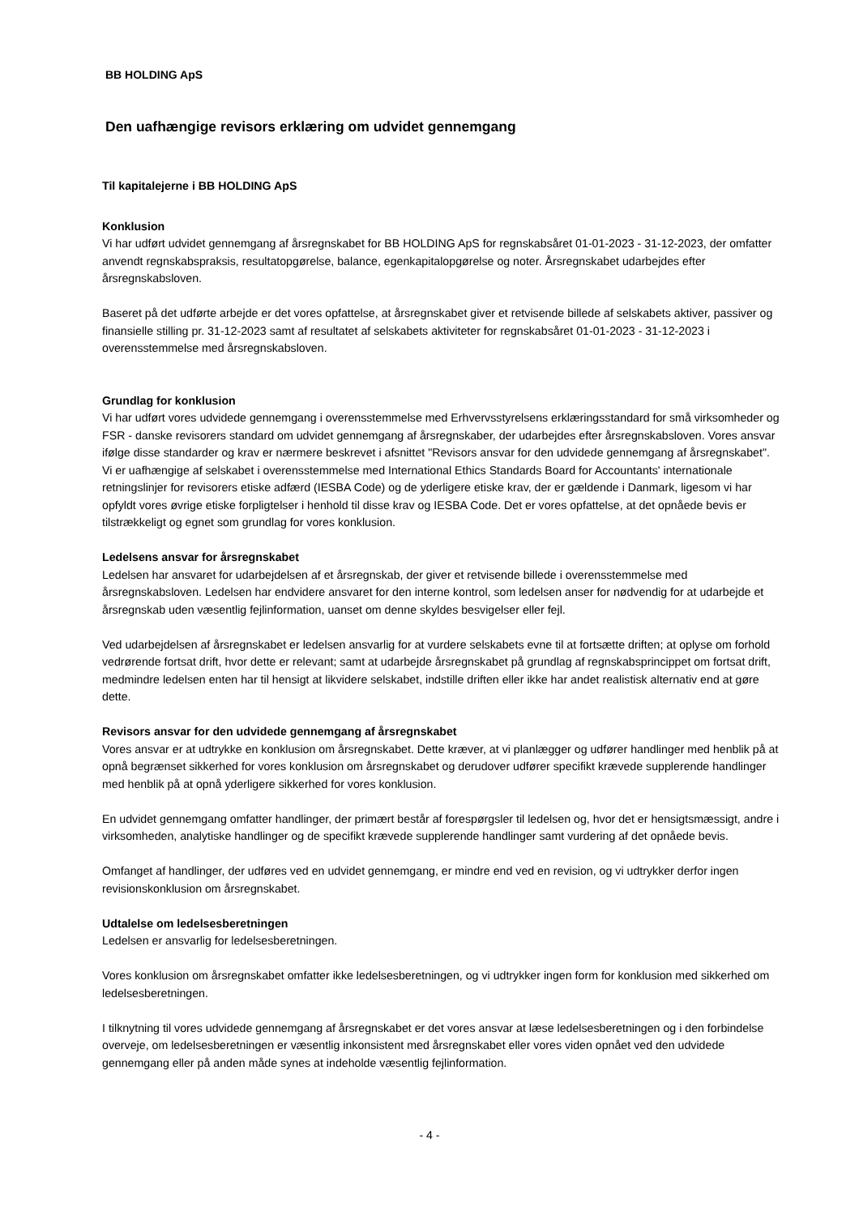BB HOLDING ApS
Den uafhængige revisors erklæring om udvidet gennemgang
Til kapitalejerne i BB HOLDING ApS
Konklusion
Vi har udført udvidet gennemgang af årsregnskabet for BB HOLDING ApS for regnskabsåret 01-01-2023 - 31-12-2023, der omfatter anvendt regnskabspraksis, resultatopgørelse, balance, egenkapitalopgørelse og noter. Årsregnskabet udarbejdes efter årsregnskabsloven.
Baseret på det udførte arbejde er det vores opfattelse, at årsregnskabet giver et retvisende billede af selskabets aktiver, passiver og finansielle stilling pr. 31-12-2023 samt af resultatet af selskabets aktiviteter for regnskabsåret 01-01-2023 - 31-12-2023 i overensstemmelse med årsregnskabsloven.
Grundlag for konklusion
Vi har udført vores udvidede gennemgang i overensstemmelse med Erhvervsstyrelsens erklæringsstandard for små virksomheder og FSR - danske revisorers standard om udvidet gennemgang af årsregnskaber, der udarbejdes efter årsregnskabsloven. Vores ansvar ifølge disse standarder og krav er nærmere beskrevet i afsnittet "Revisors ansvar for den udvidede gennemgang af årsregnskabet". Vi er uafhængige af selskabet i overensstemmelse med International Ethics Standards Board for Accountants' internationale retningslinjer for revisorers etiske adfærd (IESBA Code) og de yderligere etiske krav, der er gældende i Danmark, ligesom vi har opfyldt vores øvrige etiske forpligtelser i henhold til disse krav og IESBA Code. Det er vores opfattelse, at det opnåede bevis er tilstrækkeligt og egnet som grundlag for vores konklusion.
Ledelsens ansvar for årsregnskabet
Ledelsen har ansvaret for udarbejdelsen af et årsregnskab, der giver et retvisende billede i overensstemmelse med årsregnskabsloven. Ledelsen har endvidere ansvaret for den interne kontrol, som ledelsen anser for nødvendig for at udarbejde et årsregnskab uden væsentlig fejlinformation, uanset om denne skyldes besvigelser eller fejl.
Ved udarbejdelsen af årsregnskabet er ledelsen ansvarlig for at vurdere selskabets evne til at fortsætte driften; at oplyse om forhold vedrørende fortsat drift, hvor dette er relevant; samt at udarbejde årsregnskabet på grundlag af regnskabsprincippet om fortsat drift, medmindre ledelsen enten har til hensigt at likvidere selskabet, indstille driften eller ikke har andet realistisk alternativ end at gøre dette.
Revisors ansvar for den udvidede gennemgang af årsregnskabet
Vores ansvar er at udtrykke en konklusion om årsregnskabet. Dette kræver, at vi planlægger og udfører handlinger med henblik på at opnå begrænset sikkerhed for vores konklusion om årsregnskabet og derudover udfører specifikt krævede supplerende handlinger med henblik på at opnå yderligere sikkerhed for vores konklusion.
En udvidet gennemgang omfatter handlinger, der primært består af forespørgsler til ledelsen og, hvor det er hensigtsmæssigt, andre i virksomheden, analytiske handlinger og de specifikt krævede supplerende handlinger samt vurdering af det opnåede bevis.
Omfanget af handlinger, der udføres ved en udvidet gennemgang, er mindre end ved en revision, og vi udtrykker derfor ingen revisionskonklusion om årsregnskabet.
Udtalelse om ledelsesberetningen
Ledelsen er ansvarlig for ledelsesberetningen.
Vores konklusion om årsregnskabet omfatter ikke ledelsesberetningen, og vi udtrykker ingen form for konklusion med sikkerhed om ledelsesberetningen.
I tilknytning til vores udvidede gennemgang af årsregnskabet er det vores ansvar at læse ledelsesberetningen og i den forbindelse overveje, om ledelsesberetningen er væsentlig inkonsistent med årsregnskabet eller vores viden opnået ved den udvidede gennemgang eller på anden måde synes at indeholde væsentlig fejlinformation.
- 4 -